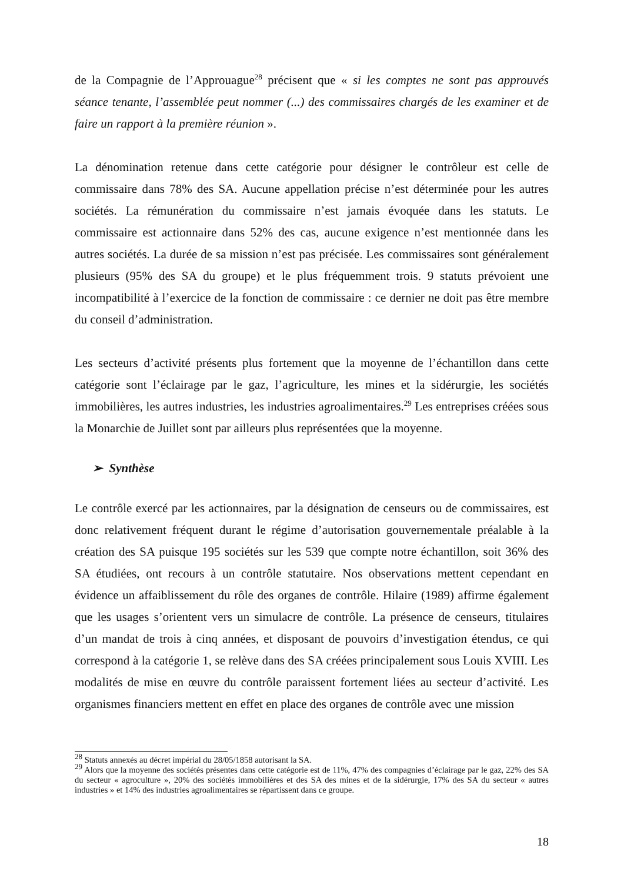de la Compagnie de l’Approuague<sup>28</sup> précisent que « si les comptes ne sont pas approuvés séance tenante, l’assemblée peut nommer (...) des commissaires chargés de les examiner et de faire un rapport à la première réunion ».
La dénomination retenue dans cette catégorie pour désigner le contrôleur est celle de commissaire dans 78% des SA. Aucune appellation précise n’est déterminée pour les autres sociétés. La rémunération du commissaire n’est jamais évoquée dans les statuts. Le commissaire est actionnaire dans 52% des cas, aucune exigence n’est mentionnée dans les autres sociétés. La durée de sa mission n’est pas précisée. Les commissaires sont généralement plusieurs (95% des SA du groupe) et le plus fréquemment trois. 9 statuts prévoient une incompatibilité à l’exercice de la fonction de commissaire : ce dernier ne doit pas être membre du conseil d’administration.
Les secteurs d’activité présents plus fortement que la moyenne de l’échantillon dans cette catégorie sont l’éclairage par le gaz, l’agriculture, les mines et la sidérurgie, les sociétés immobilières, les autres industries, les industries agroalimentaires.<sup>29</sup> Les entreprises créées sous la Monarchie de Juillet sont par ailleurs plus représentées que la moyenne.
➢ Synthèse
Le contrôle exercé par les actionnaires, par la désignation de censeurs ou de commissaires, est donc relativement fréquent durant le régime d’autorisation gouvernementale préalable à la création des SA puisque 195 sociétés sur les 539 que compte notre échantillon, soit 36% des SA étudiées, ont recours à un contrôle statutaire. Nos observations mettent cependant en évidence un affaiblissement du rôle des organes de contrôle. Hilaire (1989) affirme également que les usages s’orientent vers un simulacre de contrôle. La présence de censeurs, titulaires d’un mandat de trois à cinq années, et disposant de pouvoirs d’investigation étendus, ce qui correspond à la catégorie 1, se relève dans des SA créées principalement sous Louis XVIII. Les modalités de mise en œuvre du contrôle paraissent fortement liées au secteur d’activité. Les organismes financiers mettent en effet en place des organes de contrôle avec une mission
<sup>28</sup> Statuts annexés au décret impérial du 28/05/1858 autorisant la SA.
<sup>29</sup> Alors que la moyenne des sociétés présentes dans cette catégorie est de 11%, 47% des compagnies d’éclairage par le gaz, 22% des SA du secteur « agroculture », 20% des sociétés immobilières et des SA des mines et de la sidérurgie, 17% des SA du secteur « autres industries » et 14% des industries agroalimentaires se répartissent dans ce groupe.
18